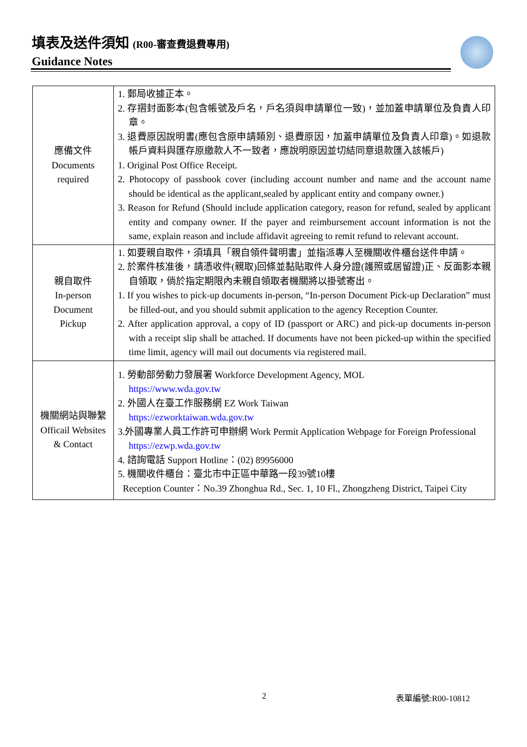填表及送件須知 (R00-審查費退費專用)
Guidance Notes
| 應備文件 Documents required | 1. 郵局收據正本。 2. 存摺封面影本(包含帳號及戶名，戶名須與申請單位一致)，並加蓋申請單位及負責人印章。 3. 退費原因說明書(應包含原申請類別、退費原因，加蓋申請單位及負責人印章)。如退款帳戶資料與匯存原繳款人不一致者，應說明原因並切結同意退款匯入該帳戶) 1. Original Post Office Receipt. 2. Photocopy of passbook cover (including account number and name and the account name should be identical as the applicant,sealed by applicant entity and company owner.) 3. Reason for Refund (Should include application category, reason for refund, sealed by applicant entity and company owner. If the payer and reimbursement account information is not the same, explain reason and include affidavit agreeing to remit refund to relevant account. |
| 親自取件 In-person Document Pickup | 1. 如要親自取件，須填具「親自領件聲明書」並指派專人至機關收件櫃台送件申請。 2. 於案件核准後，請憑收件(親取)回條並黏貼取件人身分證(護照或居留證)正、反面影本親自領取，倘於指定期限內未親自領取者機關將以掛號寄出。 1. If you wishes to pick-up documents in-person, “In-person Document Pick-up Declaration” must be filled-out, and you should submit application to the agency Reception Counter. 2. After application approval, a copy of ID (passport or ARC) and pick-up documents in-person with a receipt slip shall be attached. If documents have not been picked-up within the specified time limit, agency will mail out documents via registered mail. |
| 機關網站與聯繫 Officail Websites & Contact | 1. 勞動部勞動力發展署 Workforce Development Agency, MOL https://www.wda.gov.tw 2. 外國人在臺工作服務網 EZ Work Taiwan https://ezworktaiwan.wda.gov.tw 3.外國專業人員工作許可申辦網 Work Permit Application Webpage for Foreign Professional https://ezwp.wda.gov.tw 4. 諮詢電話 Support Hotline：(02) 89956000 5. 機關收件櫃台：臺北市中正區中華路一段39號10樓 Reception Counter：No.39 Zhonghua Rd., Sec. 1, 10 Fl., Zhongzheng District, Taipei City |
2 表單編號:R00-10812